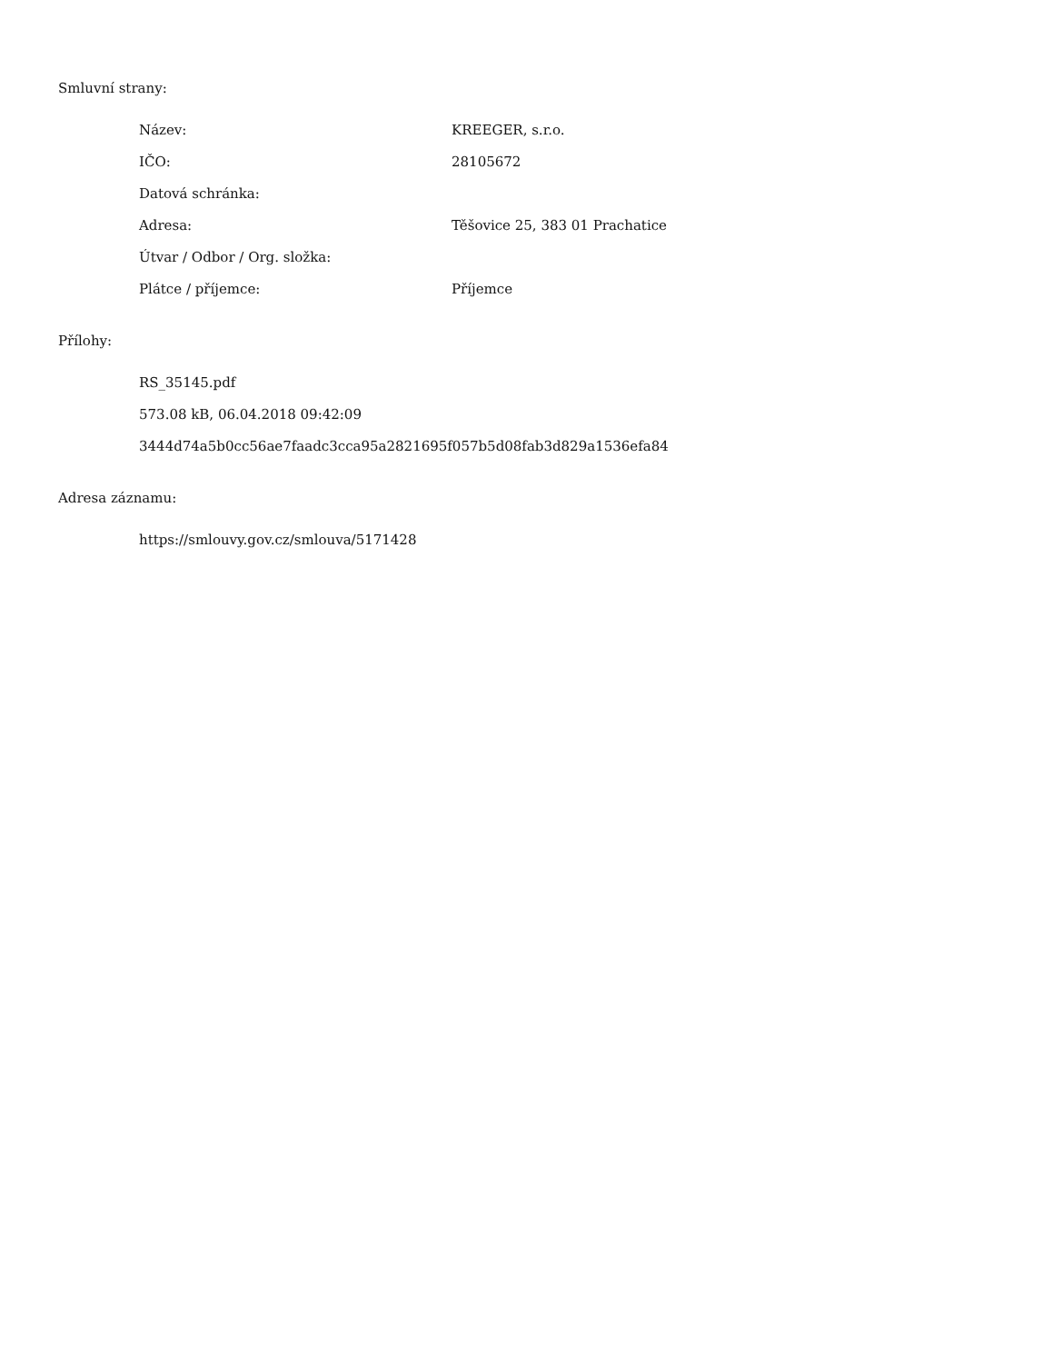Smluvní strany:
| Název: | KREEGER, s.r.o. |
| IČO: | 28105672 |
| Datová schránka: | |
| Adresa: | Těšovice 25, 383 01 Prachatice |
| Útvar / Odbor / Org. složka: | |
| Plátce / příjemce: | Příjemce |
Přílohy:
RS_35145.pdf
573.08 kB, 06.04.2018 09:42:09
3444d74a5b0cc56ae7faadc3cca95a2821695f057b5d08fab3d829a1536efa84
Adresa záznamu:
https://smlouvy.gov.cz/smlouva/5171428